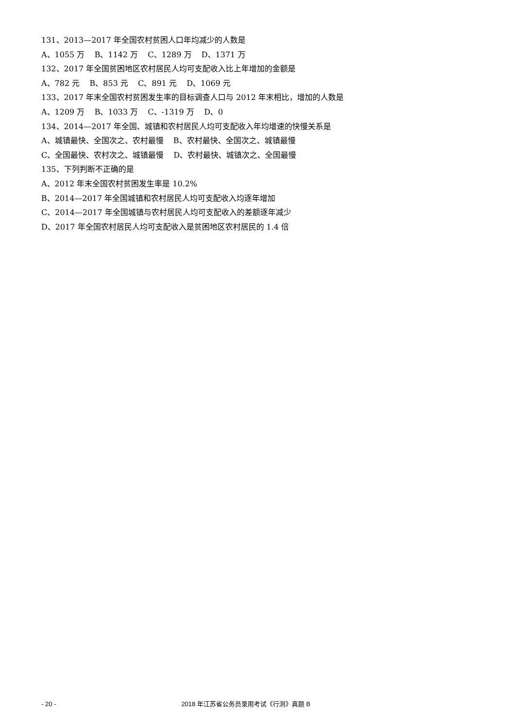131、2013—2017 年全国农村贫困人口年均减少的人数是
A、1055 万 B、1142 万 C、1289 万 D、1371 万
132、2017 年全国贫困地区农村居民人均可支配收入比上年增加的金额是
A、782 元 B、853 元 C、891 元 D、1069 元
133、2017 年末全国农村贫困发生率的目标调查人口与 2012 年末相比，增加的人数是
A、1209 万 B、1033 万 C、-1319 万 D、0
134、2014—2017 年全国、城镇和农村居民人均可支配收入年均增速的快慢关系是
A、城镇最快、全国次之、农村最慢 B、农村最快、全国次之、城镇最慢
C、全国最快、农村次之、城镇最慢 D、农村最快、城镇次之、全国最慢
135、下列判断不正确的是
A、2012 年末全国农村贫困发生率是 10.2%
B、2014—2017 年全国城镇和农村居民人均可支配收入均逐年增加
C、2014—2017 年全国城镇与农村居民人均可支配收入的差额逐年减少
D、2017 年全国农村居民人均可支配收入是贫困地区农村居民的 1.4 倍
- 20 - 2018 年江苏省公务员录用考试《行测》真题 B